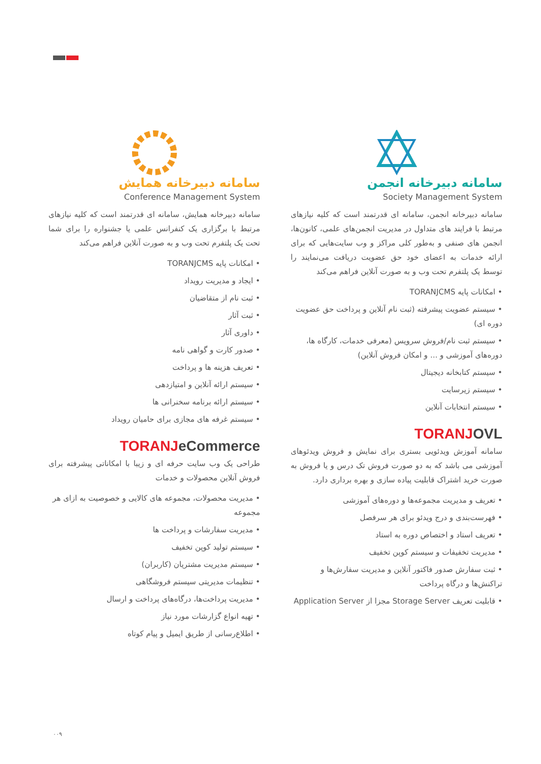سامانه دبیرخانه همایش
Conference Management System
سامانه دبیرخانه همایش، سامانه ای قدرتمند است که کلیه نیازهای مرتبط با برگزاری یک کنفرانس علمی یا جشنواره را برای شما تحت یک پلتفرم تحت وب و به صورت آنلاین فراهم می‌کند
• امکانات پایه TORANJCMS
• ایجاد و مدیریت رویداد
• ثبت نام از متقاضیان
• ثبت آثار
• داوری آثار
• صدور کارت و گواهی نامه
• تعریف هزینه ها و پرداخت
• سیستم ارائه آنلاین و امتیازدهی
• سیستم ارائه برنامه سخنرانی ها
• سیستم غرفه های مجازی برای حامیان رویداد
TORANJeCommerce
طراحی یک وب سایت حرفه ای و زیبا با امکاناتی پیشرفته برای فروش آنلاین محصولات و خدمات
• مدیریت محصولات، مجموعه های کالایی و خصوصیت به ازای هر مجموعه
• مدیریت سفارشات و پرداخت ها
• سیستم تولید کوپن تخفیف
• سیستم مدیریت مشتریان (کاربران)
• تنظیمات مدیریتی سیستم فروشگاهی
• مدیریت پرداخت‌ها، درگاه‌های پرداخت و ارسال
• تهیه انواع گزارشات مورد نیاز
• اطلاع‌رسانی از طریق ایمیل و پیام کوتاه
سامانه دبیرخانه انجمن
Society Management System
سامانه دبیرخانه انجمن، سامانه ای قدرتمند است که کلیه نیازهای مرتبط با فرایند های متداول در مدیریت انجمن‌های علمی، کانون‌ها، انجمن های صنفی و به‌طور کلی مراکز و وب سایت‌هایی که برای ارائه خدمات به اعضای خود حق عضویت دریافت می‌نمایند را توسط یک پلتفرم تحت وب و به صورت آنلاین فراهم می‌کند
• امکانات پایه TORANJCMS
• سیستم عضویت پیشرفته (ثبت نام آنلاین و پرداخت حق عضویت دوره ای)
• سیستم ثبت نام/فروش سرویس (معرفی خدمات، کارگاه ها، دوره‌های آموزشی و ... و امکان فروش آنلاین)
• سیستم کتابخانه دیجیتال
• سیستم زیرسایت
• سیستم انتخابات آنلاین
TORANJOVL
سامانه آموزش ویدئویی بستری برای نمایش و فروش ویدئوهای آموزشی می باشد که به دو صورت فروش تک درس و یا فروش به صورت خرید اشتراک قابلیت پیاده سازی و بهره برداری دارد.
• تعریف و مدیریت مجموعه‌ها و دوره‌های آموزشی
• فهرست‌بندی و درج ویدئو برای هر سرفصل
• تعریف استاد و اختصاص دوره به استاد
• مدیریت تخفیفات و سیستم کوپن تخفیف
• ثبت سفارش صدور فاکتور آنلاین و مدیریت سفارش‌ها و تراکنش‌ها و درگاه پرداخت
• قابلیت تعریف Storage Server مجزا از Application Server
۰۰۹